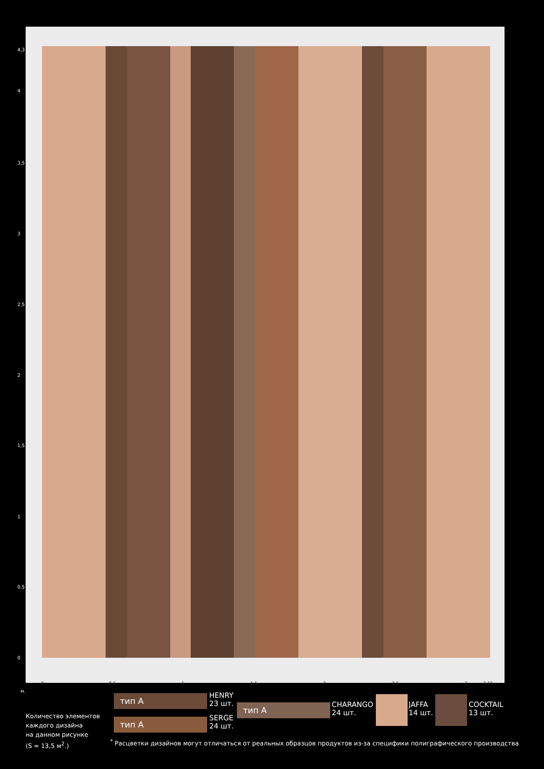4,3
4
3,5
3
2,5
2
1,5
1
0,5
0
0 0,5 1 1,5 2 2,5 3 3,15
м.
тип А
HENRY
23 шт.
тип А
SERGE
24 шт.
тип А
CHARANGO
24 шт.
JAFFA
14 шт.
COCKTAIL
13 шт.
Количество элементов
каждого дизайна
на данном рисунке
(S ≈ 13,5 м<sup>2</sup>.)
<sup>*</sup> Расцветки дизайнов могут отличаться от реальных образцов продуктов из-за специфики полиграфического производства